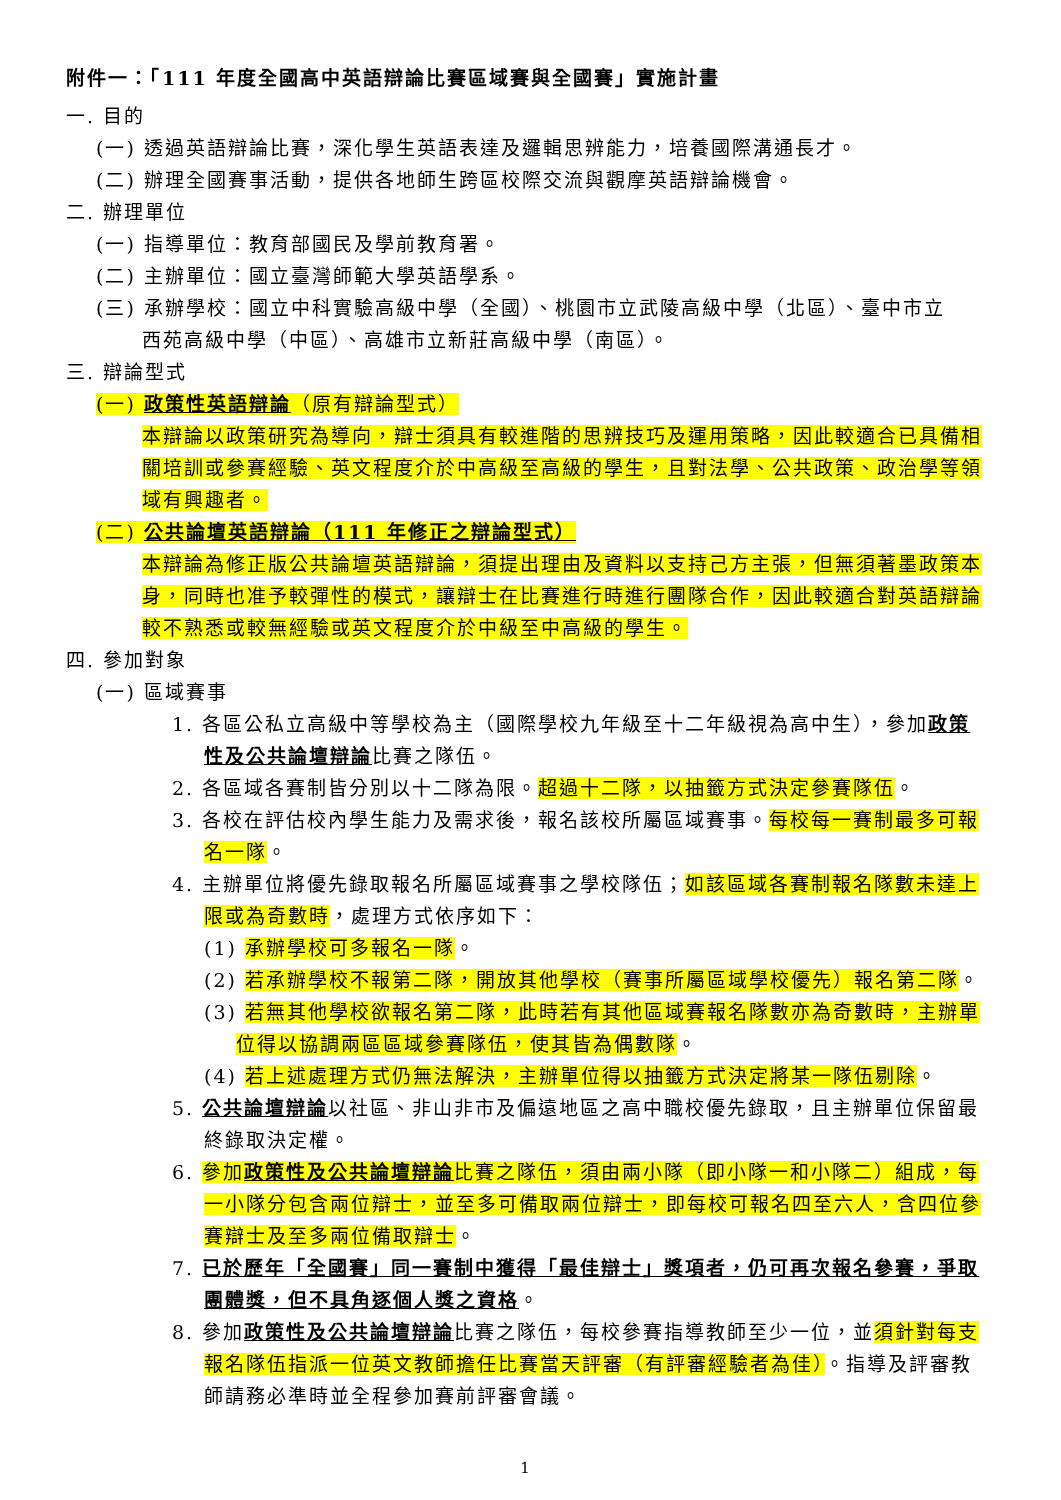附件一：「111 年度全國高中英語辯論比賽區域賽與全國賽」實施計畫
一. 目的
(一) 透過英語辯論比賽，深化學生英語表達及邏輯思辨能力，培養國際溝通長才。
(二) 辦理全國賽事活動，提供各地師生跨區校際交流與觀摩英語辯論機會。
二. 辦理單位
(一) 指導單位：教育部國民及學前教育署。
(二) 主辦單位：國立臺灣師範大學英語學系。
(三) 承辦學校：國立中科實驗高級中學（全國）、桃園市立武陵高級中學（北區）、臺中市立
西苑高級中學（中區）、高雄市立新莊高級中學（南區）。
三. 辯論型式
(一) 政策性英語辯論（原有辯論型式）
本辯論以政策研究為導向，辯士須具有較進階的思辨技巧及運用策略，因此較適合已具備相關培訓或參賽經驗、英文程度介於中高級至高級的學生，且對法學、公共政策、政治學等領域有興趣者。
(二) 公共論壇英語辯論（111 年修正之辯論型式）
本辯論為修正版公共論壇英語辯論，須提出理由及資料以支持己方主張，但無須著墨政策本身，同時也准予較彈性的模式，讓辯士在比賽進行時進行團隊合作，因此較適合對英語辯論較不熟悉或較無經驗或英文程度介於中級至中高級的學生。
四. 參加對象
(一) 區域賽事
1. 各區公私立高級中等學校為主（國際學校九年級至十二年級視為高中生），參加政策性及公共論壇辯論比賽之隊伍。
2. 各區域各賽制皆分別以十二隊為限。超過十二隊，以抽籤方式決定參賽隊伍。
3. 各校在評估校內學生能力及需求後，報名該校所屬區域賽事。每校每一賽制最多可報名一隊。
4. 主辦單位將優先錄取報名所屬區域賽事之學校隊伍；如該區域各賽制報名隊數未達上限或為奇數時，處理方式依序如下：
(1) 承辦學校可多報名一隊。
(2) 若承辦學校不報第二隊，開放其他學校（賽事所屬區域學校優先）報名第二隊。
(3) 若無其他學校欲報名第二隊，此時若有其他區域賽報名隊數亦為奇數時，主辦單位得以協調兩區區域參賽隊伍，使其皆為偶數隊。
(4) 若上述處理方式仍無法解決，主辦單位得以抽籤方式決定將某一隊伍剔除。
5. 公共論壇辯論以社區、非山非市及偏遠地區之高中職校優先錄取，且主辦單位保留最終錄取決定權。
6. 參加政策性及公共論壇辯論比賽之隊伍，須由兩小隊（即小隊一和小隊二）組成，每一小隊分包含兩位辯士，並至多可備取兩位辯士，即每校可報名四至六人，含四位參賽辯士及至多兩位備取辯士。
7. 已於歷年「全國賽」同一賽制中獲得「最佳辯士」獎項者，仍可再次報名參賽，爭取團體獎，但不具角逐個人獎之資格。
8. 參加政策性及公共論壇辯論比賽之隊伍，每校參賽指導教師至少一位，並須針對每支報名隊伍指派一位英文教師擔任比賽當天評審（有評審經驗者為佳）。指導及評審教師請務必準時並全程參加賽前評審會議。
1